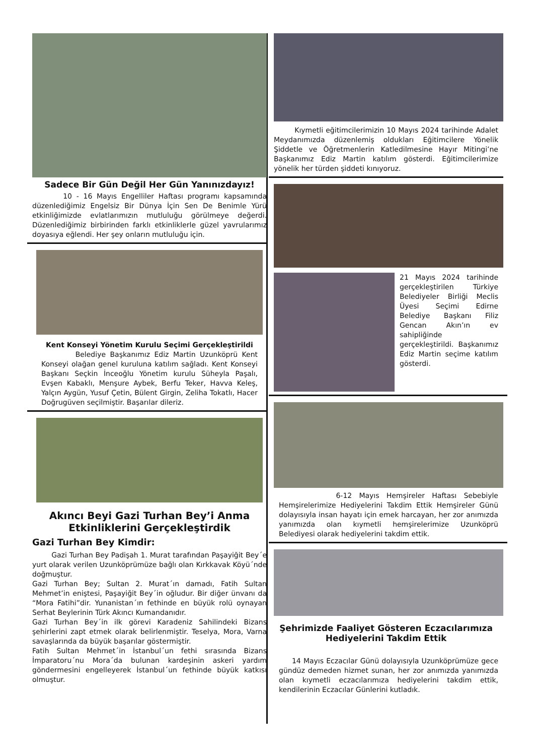Sadece Bir Gün Değil Her Gün Yanınızdayız!
10 - 16 Mayıs Engelliler Haftası programı kapsamında düzenlediğimiz Engelsiz Bir Dünya İçin Sen De Benimle Yürü etkinliğimizde evlatlarımızın mutluluğu görülmeye değerdi. Düzenlediğimiz birbirinden farklı etkinliklerle güzel yavrularımız doyasıya eğlendi. Her şey onların mutluluğu için.
Kent Konseyi Yönetim Kurulu Seçimi Gerçekleştirildi
Belediye Başkanımız Ediz Martin Uzunköprü Kent Konseyi olağan genel kuruluna katılım sağladı. Kent Konseyi Başkanı Seçkin İnceoğlu Yönetim kurulu Süheyla Paşalı, Evşen Kabaklı, Menşure Aybek, Berfu Teker, Havva Keleş, Yalçın Aygün, Yusuf Çetin, Bülent Girgin, Zeliha Tokatlı, Hacer Doğrugüven seçilmiştir. Başarılar dileriz.
Akıncı Beyi Gazi Turhan Bey’i Anma Etkinliklerini Gerçekleştirdik
Gazi Turhan Bey Kimdir:
Gazi Turhan Bey Padişah 1. Murat tarafından Paşayiğit Bey´e yurt olarak verilen Uzunköprümüze bağlı olan Kırkkavak Köyü´nde doğmuştur.
Gazi Turhan Bey; Sultan 2. Murat´ın damadı, Fatih Sultan Mehmet’in eniştesi, Paşayiğit Bey´in oğludur. Bir diğer ünvanı da “Mora Fatihi”dir. Yunanistan´ın fethinde en büyük rolü oynayan Serhat Beylerinin Türk Akıncı Kumandanıdır.
Gazi Turhan Bey´in ilk görevi Karadeniz Sahilindeki Bizans şehirlerini zapt etmek olarak belirlenmiştir. Teselya, Mora, Varna savaşlarında da büyük başarılar göstermiştir.
Fatih Sultan Mehmet´in İstanbul´un fethi sırasında Bizans İmparatoru´nu Mora´da bulunan kardeşinin askeri yardım göndermesini engelleyerek İstanbul´un fethinde büyük katkısı olmuştur.
Kıymetli eğitimcilerimizin 10 Mayıs 2024 tarihinde Adalet Meydanımızda düzenlemiş oldukları Eğitimcilere Yönelik Şiddetle ve Öğretmenlerin Katledilmesine Hayır Mitingi’ne Başkanımız Ediz Martin katılım gösterdi. Eğitimcilerimize yönelik her türden şiddeti kınıyoruz.
21 Mayıs 2024 tarihinde gerçekleştirilen Türkiye Belediyeler Birliği Meclis Üyesi Seçimi Edirne Belediye Başkanı Filiz Gencan Akın’ın ev sahipliğinde gerçekleştirildi. Başkanımız Ediz Martin seçime katılım gösterdi.
6-12 Mayıs Hemşireler Haftası Sebebiyle Hemşirelerimize Hediyelerini Takdim Ettik Hemşireler Günü dolayısıyla insan hayatı için emek harcayan, her zor anımızda yanımızda olan kıymetli hemşirelerimize Uzunköprü Belediyesi olarak hediyelerini takdim ettik.
Şehrimizde Faaliyet Gösteren Eczacılarımıza Hediyelerini Takdim Ettik
14 Mayıs Eczacılar Günü dolayısıyla Uzunköprümüze gece gündüz demeden hizmet sunan, her zor anımızda yanımızda olan kıymetli eczacılarımıza hediyelerini takdim ettik, kendilerinin Eczacılar Günlerini kutladık.